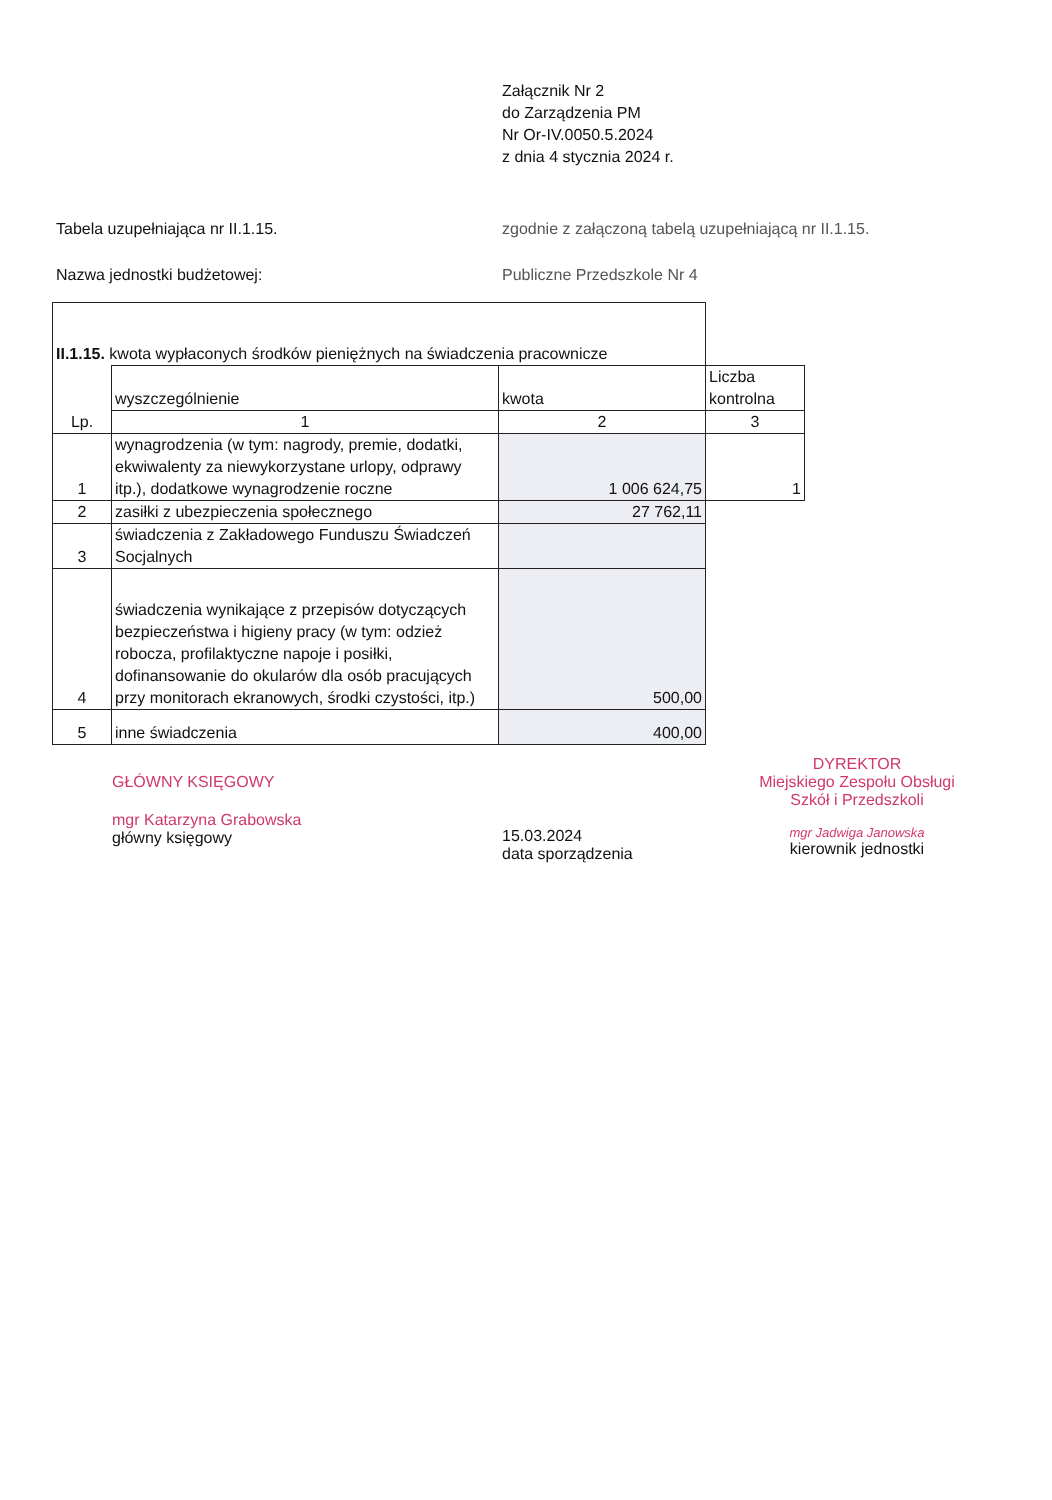Załącznik Nr 2
do Zarządzenia PM
Nr Or-IV.0050.5.2024
z dnia 4 stycznia 2024 r.
Tabela uzupełniająca nr II.1.15. zgodnie z załączoną tabelą uzupełniającą nr II.1.15.
Nazwa jednostki budżetowej: Publiczne Przedszkole Nr 4
| II.1.15. kwota wypłaconych środków pieniężnych na świadczenia pracownicze | | | |
| | wyszczególnienie | kwota | Liczba kontrolna |
| Lp. | 1 | 2 | 3 |
| 1 | wynagrodzenia (w tym: nagrody, premie, dodatki, ekwiwalenty za niewykorzystane urlopy, odprawy itp.), dodatkowe wynagrodzenie roczne | 1 006 624,75 | 1 |
| 2 | zasiłki z ubezpieczenia społecznego | 27 762,11 | |
| 3 | świadczenia z Zakładowego Funduszu Świadczeń Socjalnych | | |
| 4 | świadczenia wynikające z przepisów dotyczących bezpieczeństwa i higieny pracy (w tym: odzież robocza, profilaktyczne napoje i posiłki, dofinansowanie do okularów dla osób pracujących przy monitorach ekranowych, środki czystości, itp.) | 500,00 | |
| 5 | inne świadczenia | 400,00 | |
GŁÓWNY KSIĘGOWY
mgr Katarzyna Grabowska
główny księgowy
15.03.2024
data sporządzenia
DYREKTOR
Miejskiego Zespołu Obsługi
Szkół i Przedszkoli
mgr Jadwiga Janowska
kierownik jednostki